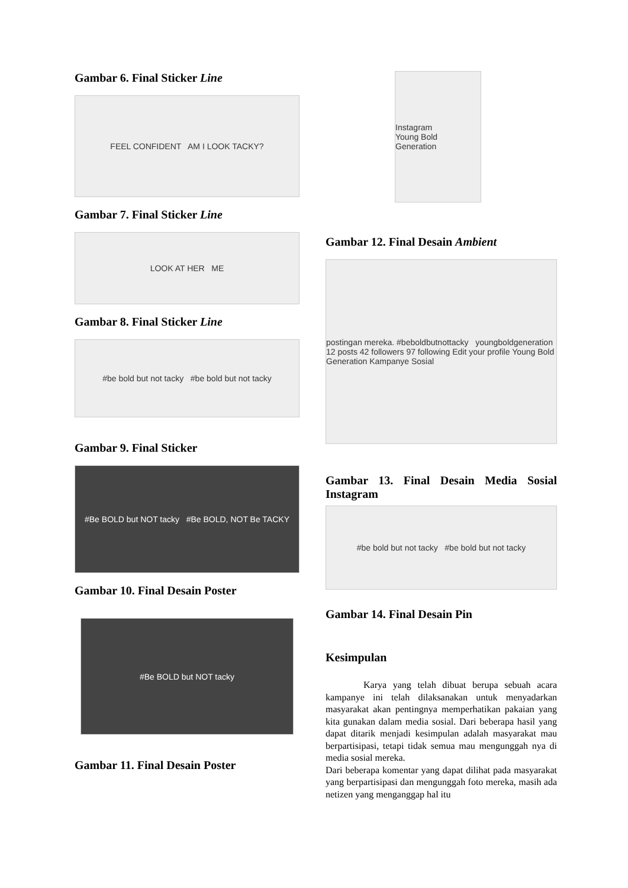Gambar 6. Final Sticker Line
FEEL CONFIDENT AM I LOOK TACKY?
Gambar 7. Final Sticker Line
LOOK AT HER ME
Gambar 8. Final Sticker Line
#be bold but not tacky #be bold but not tacky
Gambar 9. Final Sticker
#Be BOLD but NOT tacky #Be BOLD, NOT Be TACKY
Gambar 10. Final Desain Poster
#Be BOLD but NOT tacky
Gambar 11. Final Desain Poster
Instagram
Young Bold Generation
Gambar 12. Final Desain Ambient
postingan mereka. #beboldbutnottacky youngboldgeneration 12 posts 42 followers 97 following Edit your profile Young Bold Generation Kampanye Sosial
Gambar 13. Final Desain Media Sosial Instagram
#be bold but not tacky #be bold but not tacky
Gambar 14. Final Desain Pin
Kesimpulan
Karya yang telah dibuat berupa sebuah acara kampanye ini telah dilaksanakan untuk menyadarkan masyarakat akan pentingnya memperhatikan pakaian yang kita gunakan dalam media sosial. Dari beberapa hasil yang dapat ditarik menjadi kesimpulan adalah masyarakat mau berpartisipasi, tetapi tidak semua mau mengunggah nya di media sosial mereka.
Dari beberapa komentar yang dapat dilihat pada masyarakat yang berpartisipasi dan mengunggah foto mereka, masih ada netizen yang menganggap hal itu